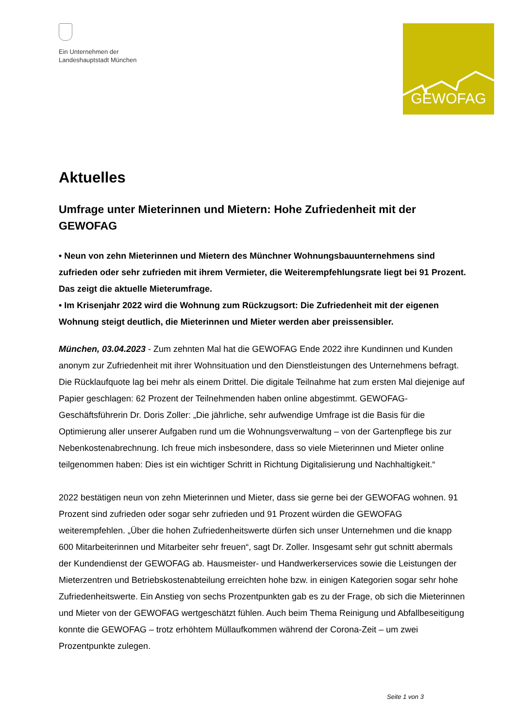Ein Unternehmen der
Landeshauptstadt München
GEWOFAG
Aktuelles
Umfrage unter Mieterinnen und Mietern: Hohe Zufriedenheit mit der GEWOFAG
• Neun von zehn Mieterinnen und Mietern des Münchner Wohnungsbauunternehmens sind zufrieden oder sehr zufrieden mit ihrem Vermieter, die Weiterempfehlungsrate liegt bei 91 Prozent. Das zeigt die aktuelle Mieterumfrage.
• Im Krisenjahr 2022 wird die Wohnung zum Rückzugsort: Die Zufriedenheit mit der eigenen Wohnung steigt deutlich, die Mieterinnen und Mieter werden aber preissensibler.
München, 03.04.2023 - Zum zehnten Mal hat die GEWOFAG Ende 2022 ihre Kundinnen und Kunden anonym zur Zufriedenheit mit ihrer Wohnsituation und den Dienstleistungen des Unternehmens befragt. Die Rücklaufquote lag bei mehr als einem Drittel. Die digitale Teilnahme hat zum ersten Mal diejenige auf Papier geschlagen: 62 Prozent der Teilnehmenden haben online abgestimmt. GEWOFAG-Geschäftsführerin Dr. Doris Zoller: „Die jährliche, sehr aufwendige Umfrage ist die Basis für die Optimierung aller unserer Aufgaben rund um die Wohnungsverwaltung – von der Gartenpflege bis zur Nebenkostenabrechnung. Ich freue mich insbesondere, dass so viele Mieterinnen und Mieter online teilgenommen haben: Dies ist ein wichtiger Schritt in Richtung Digitalisierung und Nachhaltigkeit.“
2022 bestätigen neun von zehn Mieterinnen und Mieter, dass sie gerne bei der GEWOFAG wohnen. 91 Prozent sind zufrieden oder sogar sehr zufrieden und 91 Prozent würden die GEWOFAG weiterempfehlen. „Über die hohen Zufriedenheitswerte dürfen sich unser Unternehmen und die knapp 600 Mitarbeiterinnen und Mitarbeiter sehr freuen“, sagt Dr. Zoller. Insgesamt sehr gut schnitt abermals der Kundendienst der GEWOFAG ab. Hausmeister- und Handwerkerservices sowie die Leistungen der Mieterzentren und Betriebskostenabteilung erreichten hohe bzw. in einigen Kategorien sogar sehr hohe Zufriedenheitswerte. Ein Anstieg von sechs Prozentpunkten gab es zu der Frage, ob sich die Mieterinnen und Mieter von der GEWOFAG wertgeschätzt fühlen. Auch beim Thema Reinigung und Abfallbeseitigung konnte die GEWOFAG – trotz erhöhtem Müllaufkommen während der Corona-Zeit – um zwei Prozentpunkte zulegen.
Seite 1 von 3